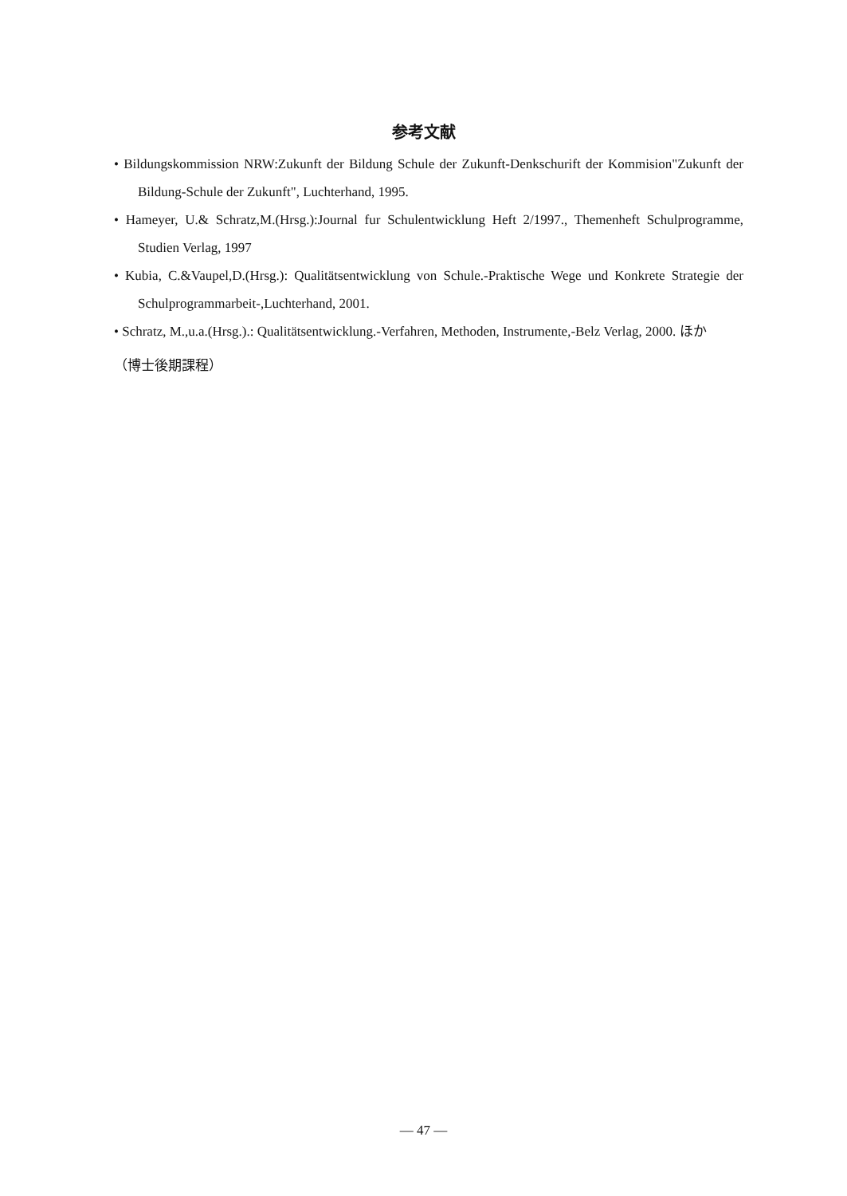参考文献
• Bildungskommission NRW:Zukunft der Bildung Schule der Zukunft-Denkschurift der Kommision"Zukunft der Bildung-Schule der Zukunft", Luchterhand, 1995.
• Hameyer, U.& Schratz,M.(Hrsg.):Journal fur Schulentwicklung Heft 2/1997., Themenheft Schulprogramme, Studien Verlag, 1997
• Kubia, C.&Vaupel,D.(Hrsg.): Qualitätsentwicklung von Schule.-Praktische Wege und Konkrete Strategie der Schulprogrammarbeit-,Luchterhand, 2001.
• Schratz, M.,u.a.(Hrsg.).: Qualitätsentwicklung.-Verfahren, Methoden, Instrumente,-Belz Verlag, 2000. ほか
（博士後期課程）
— 47 —